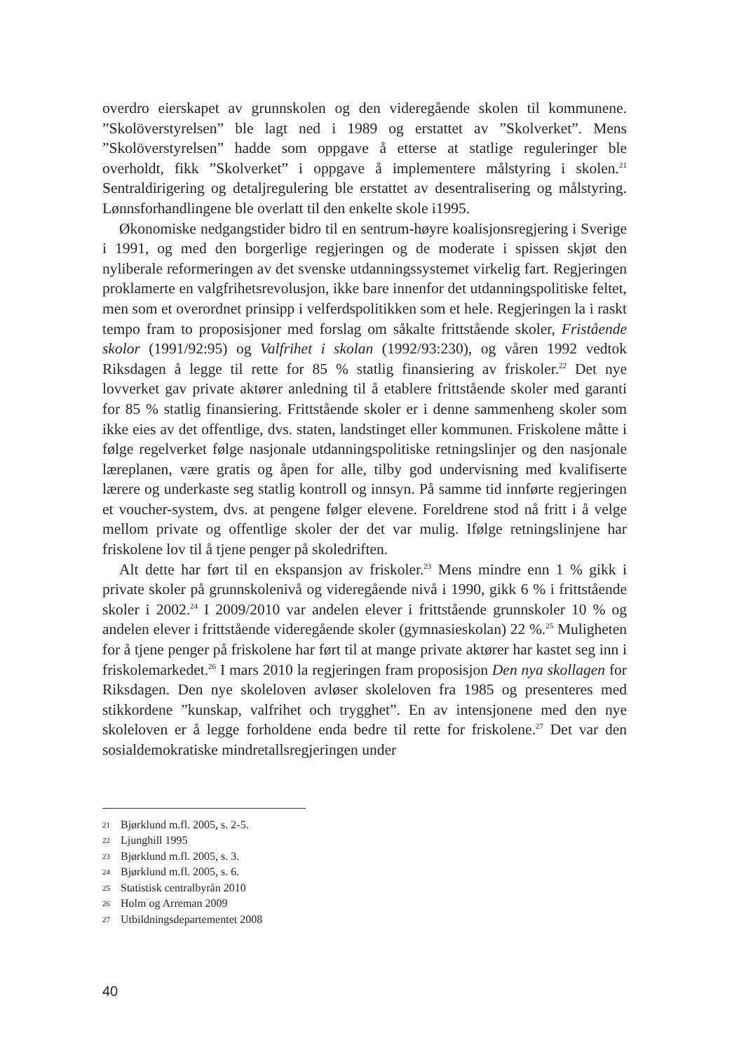overdro eierskapet av grunnskolen og den videregående skolen til kommunene. ”Skolöverstyrelsen” ble lagt ned i 1989 og erstattet av ”Skolverket”. Mens ”Skolöverstyrelsen” hadde som oppgave å etterse at statlige reguleringer ble overholdt, fikk ”Skolverket” i oppgave å implementere målstyring i skolen.<sup>21</sup> Sentraldirigering og detaljregulering ble erstattet av desentralisering og målstyring. Lønnsforhandlingene ble overlatt til den enkelte skole i1995.
Økonomiske nedgangstider bidro til en sentrum-høyre koalisjonsregjering i Sverige i 1991, og med den borgerlige regjeringen og de moderate i spissen skjøt den nyliberale reformeringen av det svenske utdanningssystemet virkelig fart. Regjeringen proklamerte en valgfrihetsrevolusjon, ikke bare innenfor det utdanningspolitiske feltet, men som et overordnet prinsipp i velferdspolitikken som et hele. Regjeringen la i raskt tempo fram to proposisjoner med forslag om såkalte frittstående skoler, Fristående skolor (1991/92:95) og Valfrihet i skolan (1992/93:230), og våren 1992 vedtok Riksdagen å legge til rette for 85 % statlig finansiering av friskoler.<sup>22</sup> Det nye lovverket gav private aktører anledning til å etablere frittstående skoler med garanti for 85 % statlig finansiering. Frittstående skoler er i denne sammenheng skoler som ikke eies av det offentlige, dvs. staten, landstinget eller kommunen. Friskolene måtte i følge regelverket følge nasjonale utdanningspolitiske retningslinjer og den nasjonale læreplanen, være gratis og åpen for alle, tilby god undervisning med kvalifiserte lærere og underkaste seg statlig kontroll og innsyn. På samme tid innførte regjeringen et voucher-system, dvs. at pengene følger elevene. Foreldrene stod nå fritt i å velge mellom private og offentlige skoler der det var mulig. Ifølge retningslinjene har friskolene lov til å tjene penger på skoledriften.
Alt dette har ført til en ekspansjon av friskoler.<sup>23</sup> Mens mindre enn 1 % gikk i private skoler på grunnskolenivå og videregående nivå i 1990, gikk 6 % i frittstående skoler i 2002.<sup>24</sup> I 2009/2010 var andelen elever i frittstående grunnskoler 10 % og andelen elever i frittstående videregående skoler (gymnasieskolan) 22 %.<sup>25</sup> Muligheten for å tjene penger på friskolene har ført til at mange private aktører har kastet seg inn i friskolemarkedet.<sup>26</sup> I mars 2010 la regjeringen fram proposisjon Den nya skollagen for Riksdagen. Den nye skoleloven avløser skoleloven fra 1985 og presenteres med stikkordene ”kunskap, valfrihet och trygghet”. En av intensjonene med den nye skoleloven er å legge forholdene enda bedre til rette for friskolene.<sup>27</sup> Det var den sosialdemokratiske mindretallsregjeringen under
21 Bjørklund m.fl. 2005, s. 2-5.
22 Ljunghill 1995
23 Bjørklund m.fl. 2005, s. 3.
24 Bjørklund m.fl. 2005, s. 6.
25 Statistisk centralbyrån 2010
26 Holm og Arreman 2009
27 Utbildningsdepartementet 2008
40